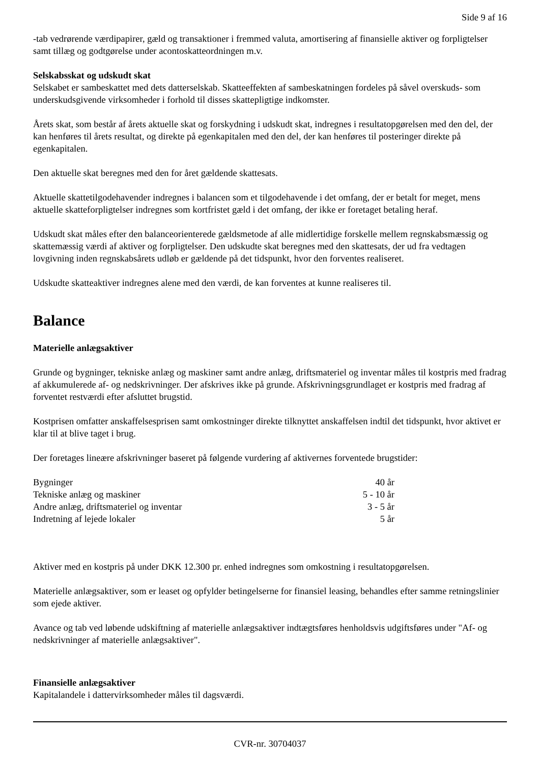Side 9 af 16
-tab vedrørende værdipapirer, gæld og transaktioner i fremmed valuta, amortisering af finansielle aktiver og forpligtelser samt tillæg og godtgørelse under acontoskatteordningen m.v.
Selskabsskat og udskudt skat
Selskabet er sambeskattet med dets datterselskab. Skatteeffekten af sambeskatningen fordeles på såvel overskuds- som underskudsgivende virksomheder i forhold til disses skattepligtige indkomster.
Årets skat, som består af årets aktuelle skat og forskydning i udskudt skat, indregnes i resultatopgørelsen med den del, der kan henføres til årets resultat, og direkte på egenkapitalen med den del, der kan henføres til posteringer direkte på egenkapitalen.
Den aktuelle skat beregnes med den for året gældende skattesats.
Aktuelle skattetilgodehavender indregnes i balancen som et tilgodehavende i det omfang, der er betalt for meget, mens aktuelle skatteforpligtelser indregnes som kortfristet gæld i det omfang, der ikke er foretaget betaling heraf.
Udskudt skat måles efter den balanceorienterede gældsmetode af alle midlertidige forskelle mellem regnskabsmæssig og skattemæssig værdi af aktiver og forpligtelser. Den udskudte skat beregnes med den skattesats, der ud fra vedtagen lovgivning inden regnskabsårets udløb er gældende på det tidspunkt, hvor den forventes realiseret.
Udskudte skatteaktiver indregnes alene med den værdi, de kan forventes at kunne realiseres til.
Balance
Materielle anlægsaktiver
Grunde og bygninger, tekniske anlæg og maskiner samt andre anlæg, driftsmateriel og inventar måles til kostpris med fradrag af akkumulerede af- og nedskrivninger. Der afskrives ikke på grunde. Afskrivningsgrundlaget er kostpris med fradrag af forventet restværdi efter afsluttet brugstid.
Kostprisen omfatter anskaffelsesprisen samt omkostninger direkte tilknyttet anskaffelsen indtil det tidspunkt, hvor aktivet er klar til at blive taget i brug.
Der foretages lineære afskrivninger baseret på følgende vurdering af aktivernes forventede brugstider:
| Bygninger | 40 år |
| Tekniske anlæg og maskiner | 5 - 10 år |
| Andre anlæg, driftsmateriel og inventar | 3 - 5 år |
| Indretning af lejede lokaler | 5 år |
Aktiver med en kostpris på under DKK 12.300 pr. enhed indregnes som omkostning i resultatopgørelsen.
Materielle anlægsaktiver, som er leaset og opfylder betingelserne for finansiel leasing, behandles efter samme retningslinier som ejede aktiver.
Avance og tab ved løbende udskiftning af materielle anlægsaktiver indtægtsføres henholdsvis udgiftsføres under "Af- og nedskrivninger af materielle anlægsaktiver".
Finansielle anlægsaktiver
Kapitalandele i dattervirksomheder måles til dagsværdi.
CVR-nr. 30704037